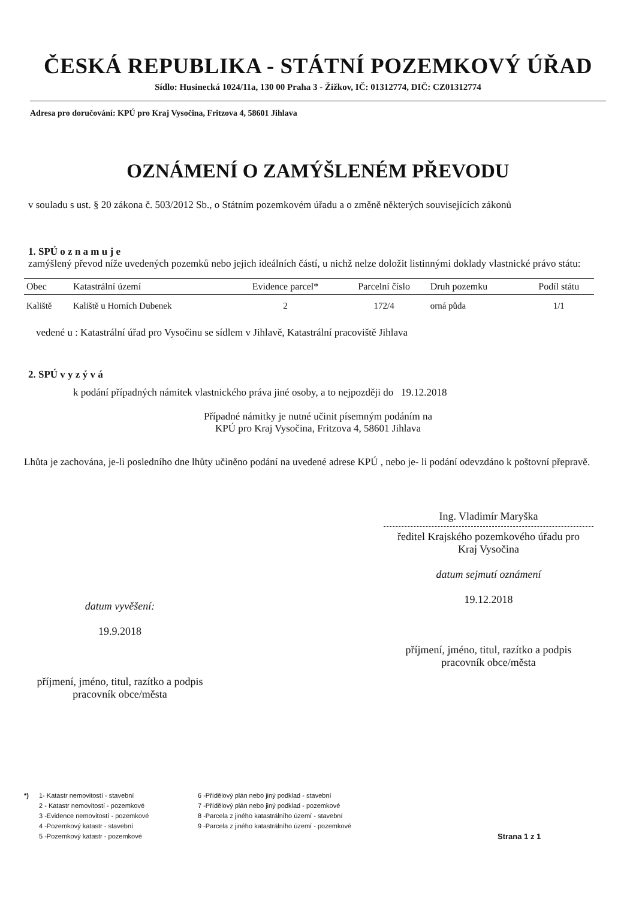ČESKÁ REPUBLIKA - STÁTNÍ POZEMKOVÝ ÚŘAD
Sídlo: Husinecká 1024/11a, 130 00 Praha 3 - Žižkov, IČ: 01312774, DIČ: CZ01312774
Adresa pro doručování: KPÚ pro Kraj Vysočina, Fritzova 4, 58601 Jihlava
OZNÁMENÍ O ZAMÝŠLENÉM PŘEVODU
v souladu s ust. § 20 zákona č. 503/2012 Sb., o Státním pozemkovém úřadu a o změně některých souvisejících zákonů
1. SPÚ o z n a m u j e
zamýšlený převod níže uvedených pozemků nebo jejich ideálních částí, u nichž nelze doložit listinnými doklady vlastnické právo státu:
| Obec | Katastrální území | Evidence parcel* | Parcelní číslo | Druh pozemku | Podíl státu |
| --- | --- | --- | --- | --- | --- |
| Kaliště | Kaliště u Horních Dubenek | 2 | 172/4 | orná půda | 1/1 |
vedené u : Katastrální úřad pro Vysočinu se sídlem v Jihlavě, Katastrální pracoviště Jihlava
2. SPÚ v y z ý v á
k podání případných námitek vlastnického práva jiné osoby, a to nejpozději do 19.12.2018
Případné námitky je nutné učinit písemným podáním na
KPÚ pro Kraj Vysočina, Fritzova 4, 58601 Jihlava
Lhůta je zachována, je-li posledního dne lhůty učiněno podání na uvedené adrese KPÚ , nebo je- li podání odevzdáno k poštovní přepravě.
datum vyvěšení:
19.9.2018
příjmení, jméno, titul, razítko a podpis
pracovník obce/města
Ing. Vladimír Maryška
ředitel Krajského pozemkového úřadu pro
Kraj Vysočina
datum sejmutí oznámení
19.12.2018
příjmení, jméno, titul, razítko a podpis
pracovník obce/města
*) 1- Katastr nemovitostí - stavební
2 - Katastr nemovitostí - pozemkové
3 -Evidence nemovitostí - pozemkové
4 -Pozemkový katastr - stavební
5 -Pozemkový katastr - pozemkové
6 -Přídělový plán nebo jiný podklad - stavební
7 -Přídělový plán nebo jiný podklad - pozemkové
8 -Parcela z jiného katastrálního území - stavební
9 -Parcela z jiného katastrálního území - pozemkové
Strana 1 z 1